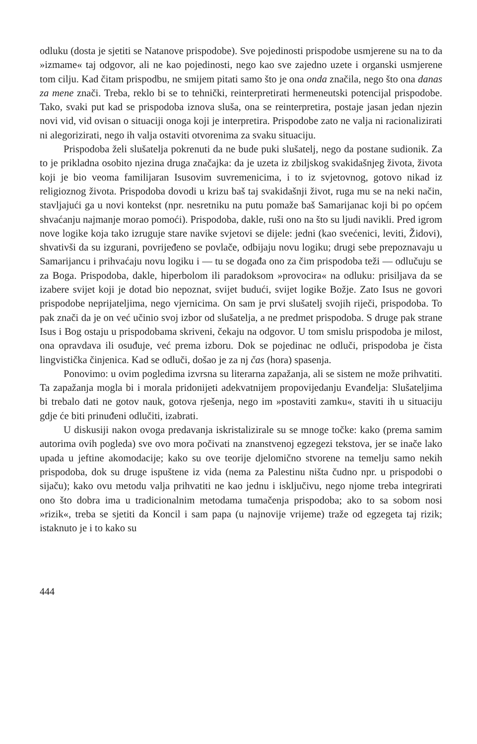odluku (dosta je sjetiti se Natanove prispodobe). Sve pojedinosti prispodobe usmjerene su na to da »izmame« taj odgovor, ali ne kao pojedinosti, nego kao sve zajedno uzete i organski usmjerene tom cilju. Kad čitam prispodbu, ne smijem pitati samo što je ona onda značila, nego što ona danas za mene znači. Treba, reklo bi se to tehnički, reinterpretirati hermeneutski potencijal prispodobe. Tako, svaki put kad se prispodoba iznova sluša, ona se reinterpretira, postaje jasan jedan njezin novi vid, vid ovisan o situaciji onoga koji je interpretira. Prispodobe zato ne valja ni racionalizirati ni alegorizirati, nego ih valja ostaviti otvorenima za svaku situaciju.
Prispodoba želi slušatelja pokrenuti da ne bude puki slušatelj, nego da postane sudionik. Za to je prikladna osobito njezina druga značajka: da je uzeta iz zbiljskog svakidašnjeg života, života koji je bio veoma familijaran Isusovim suvremenicima, i to iz svjetovnog, gotovo nikad iz religioznog života. Prispodoba dovodi u krizu baš taj svakidašnji život, ruga mu se na neki način, stavljajući ga u novi kontekst (npr. nesretniku na putu pomaže baš Samarijanac koji bi po općem shvaćanju najmanje morao pomoći). Prispodoba, dakle, ruši ono na što su ljudi navikli. Pred igrom nove logike koja tako izruguje stare navike svjetovi se dijele: jedni (kao svećenici, leviti, Židovi), shvativši da su izgurani, povrijeđeno se povlače, odbijaju novu logiku; drugi sebe prepoznavaju u Samarijancu i prihvaćaju novu logiku i — tu se događa ono za čim prispodoba teži — odlučuju se za Boga. Prispodoba, dakle, hiperbolom ili paradoksom »provocira« na odluku: prisiljava da se izabere svijet koji je dotad bio nepoznat, svijet budući, svijet logike Božje. Zato Isus ne govori prispodobe neprijateljima, nego vjernicima. On sam je prvi slušatelj svojih riječi, prispodoba. To pak znači da je on već učinio svoj izbor od slušatelja, a ne predmet prispodoba. S druge pak strane Isus i Bog ostaju u prispodobama skriveni, čekaju na odgovor. U tom smislu prispodoba je milost, ona opravdava ili osuđuje, već prema izboru. Dok se pojedinac ne odluči, prispodoba je čista lingvistička činjenica. Kad se odluči, došao je za nj čas (hora) spasenja.
Ponovimo: u ovim pogledima izvrsna su literarna zapažanja, ali se sistem ne može prihvatiti. Ta zapažanja mogla bi i morala pridonijeti adekvatnijem propovijedanju Evanđelja: Slušateljima bi trebalo dati ne gotov nauk, gotova rješenja, nego im »postaviti zamku«, staviti ih u situaciju gdje će biti prinuđeni odlučiti, izabrati.
U diskusiji nakon ovoga predavanja iskristalizirale su se mnoge točke: kako (prema samim autorima ovih pogleda) sve ovo mora počivati na znanstvenoj egzegezi tekstova, jer se inače lako upada u jeftine akomodacije; kako su ove teorije djelomično stvorene na temelju samo nekih prispodoba, dok su druge ispuštene iz vida (nema za Palestinu ništa čudno npr. u prispodobi o sijaču); kako ovu metodu valja prihvatiti ne kao jednu i isključivu, nego njome treba integrirati ono što dobra ima u tradicionalnim metodama tumačenja prispodoba; ako to sa sobom nosi »rizik«, treba se sjetiti da Koncil i sam papa (u najnovije vrijeme) traže od egzegeta taj rizik; istaknuto je i to kako su
444